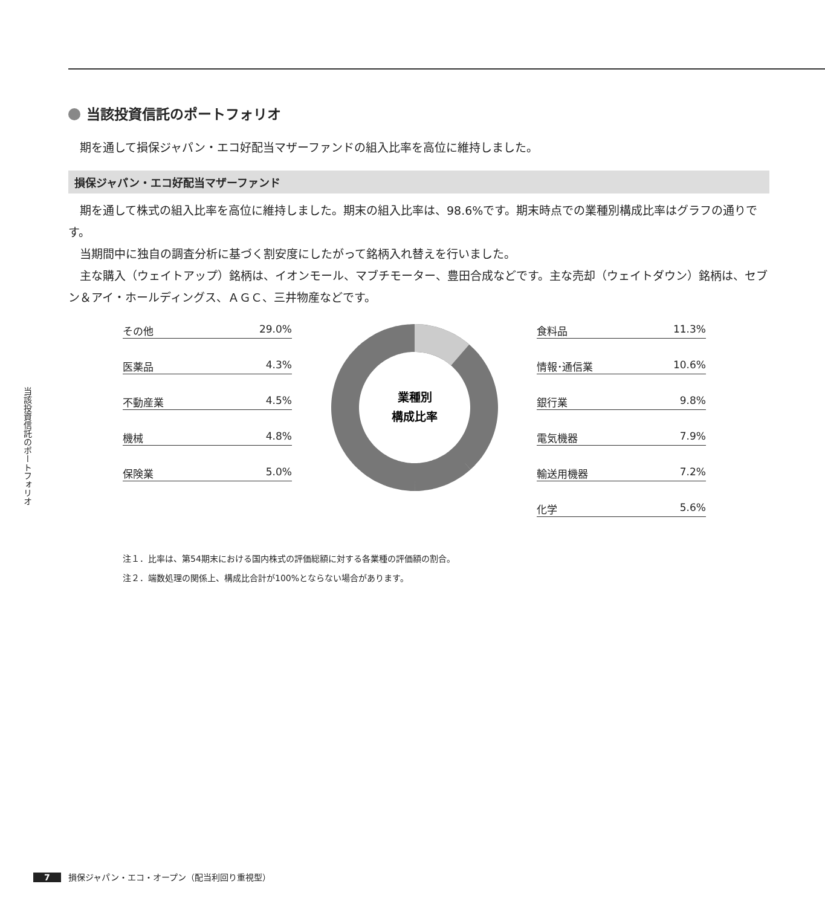当該投資信託のポートフォリオ
当該投資信託のポートフォリオ
期を通して損保ジャパン・エコ好配当マザーファンドの組入比率を高位に維持しました。
損保ジャパン・エコ好配当マザーファンド
期を通して株式の組入比率を高位に維持しました。期末の組入比率は、98.6%です。期末時点での業種別構成比率はグラフの通りです。
当期間中に独自の調査分析に基づく割安度にしたがって銘柄入れ替えを行いました。
主な購入（ウェイトアップ）銘柄は、イオンモール、マブチモーター、豊田合成などです。主な売却（ウェイトダウン）銘柄は、セブン＆アイ・ホールディングス、ＡＧＣ、三井物産などです。
その他 29.0%
医薬品 4.3%
不動産業 4.5%
機械 4.8%
保険業 5.0%
業種別
構成比率
食料品 11.3%
情報･通信業 10.6%
銀行業 9.8%
電気機器 7.9%
輸送用機器 7.2%
化学 5.6%
注１．比率は、第54期末における国内株式の評価総額に対する各業種の評価額の割合。
注２．端数処理の関係上、構成比合計が100%とならない場合があります。
7 損保ジャパン・エコ・オープン（配当利回り重視型）